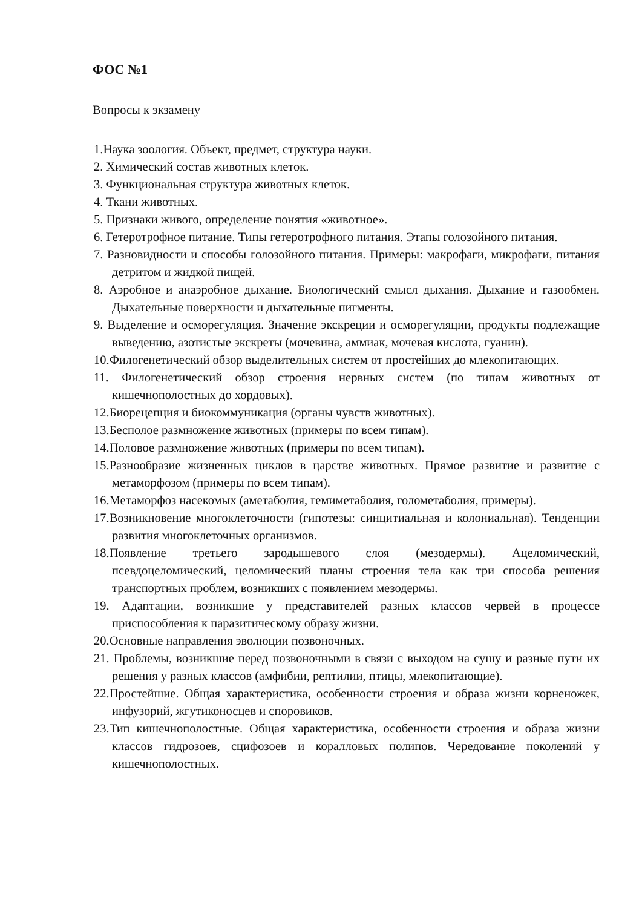ФОС №1
Вопросы к экзамену
1.Наука зоология. Объект, предмет, структура науки.
2. Химический состав животных клеток.
3. Функциональная структура животных клеток.
4. Ткани животных.
5. Признаки живого, определение понятия «животное».
6. Гетеротрофное питание. Типы гетеротрофного питания. Этапы голозойного питания.
7. Разновидности и способы голозойного питания. Примеры: макрофаги, микрофаги, питания детритом и жидкой пищей.
8. Аэробное и анаэробное дыхание. Биологический смысл дыхания. Дыхание и газообмен. Дыхательные поверхности и дыхательные пигменты.
9. Выделение и осморегуляция. Значение экскреции и осморегуляции, продукты подлежащие выведению, азотистые экскреты (мочевина, аммиак, мочевая кислота, гуанин).
10.Филогенетический обзор выделительных систем от простейших до млекопитающих.
11. Филогенетический обзор строения нервных систем (по типам животных от кишечнополостных до хордовых).
12.Биорецепция и биокоммуникация (органы чувств животных).
13.Бесполое размножение животных (примеры по всем типам).
14.Половое размножение животных (примеры по всем типам).
15.Разнообразие жизненных циклов в царстве животных. Прямое развитие и развитие с метаморфозом (примеры по всем типам).
16.Метаморфоз насекомых (аметаболия, гемиметаболия, голометаболия, примеры).
17.Возникновение многоклеточности (гипотезы: синцитиальная и колониальная). Тенденции развития многоклеточных организмов.
18.Появление третьего зародышевого слоя (мезодермы). Ацеломический, псевдоцеломический, целомический планы строения тела как три способа решения транспортных проблем, возникших с появлением мезодермы.
19. Адаптации, возникшие у представителей разных классов червей в процессе приспособления к паразитическому образу жизни.
20.Основные направления эволюции позвоночных.
21. Проблемы, возникшие перед позвоночными в связи с выходом на сушу и разные пути их решения у разных классов (амфибии, рептилии, птицы, млекопитающие).
22.Простейшие. Общая характеристика, особенности строения и образа жизни корненожек, инфузорий, жгутиконосцев и споровиков.
23.Тип кишечнополостные. Общая характеристика, особенности строения и образа жизни классов гидрозоев, сцифозоев и коралловых полипов. Чередование поколений у кишечнополостных.